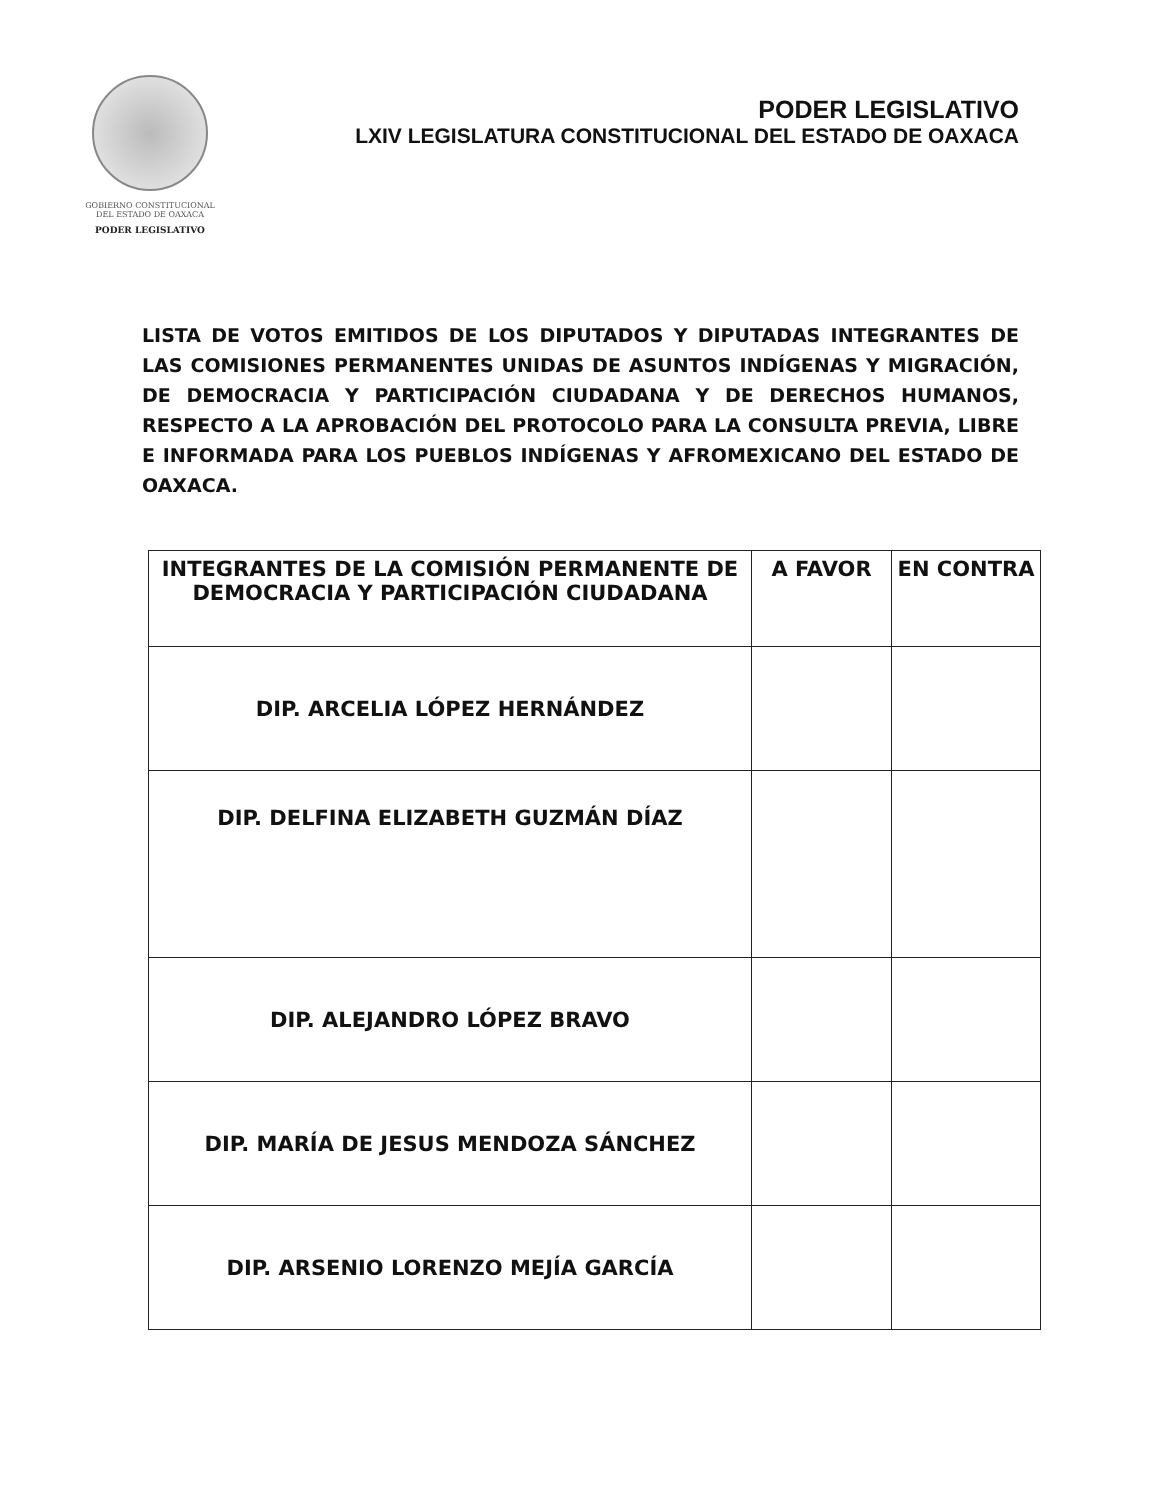GOBIERNO CONSTITUCIONAL
DEL ESTADO DE OAXACA
PODER LEGISLATIVO
PODER LEGISLATIVO
LXIV LEGISLATURA CONSTITUCIONAL DEL ESTADO DE OAXACA
LISTA DE VOTOS EMITIDOS DE LOS DIPUTADOS Y DIPUTADAS INTEGRANTES DE LAS COMISIONES PERMANENTES UNIDAS DE ASUNTOS INDÍGENAS Y MIGRACIÓN, DE DEMOCRACIA Y PARTICIPACIÓN CIUDADANA Y DE DERECHOS HUMANOS, RESPECTO A LA APROBACIÓN DEL PROTOCOLO PARA LA CONSULTA PREVIA, LIBRE E INFORMADA PARA LOS PUEBLOS INDÍGENAS Y AFROMEXICANO DEL ESTADO DE OAXACA.
| INTEGRANTES DE LA COMISIÓN PERMANENTE DE DEMOCRACIA Y PARTICIPACIÓN CIUDADANA | A FAVOR | EN CONTRA |
| --- | --- | --- |
| DIP. ARCELIA LÓPEZ HERNÁNDEZ | | |
| DIP. DELFINA ELIZABETH GUZMÁN DÍAZ | | |
| DIP. ALEJANDRO LÓPEZ BRAVO | | |
| DIP. MARÍA DE JESUS MENDOZA SÁNCHEZ | | |
| DIP. ARSENIO LORENZO MEJÍA GARCÍA | | |